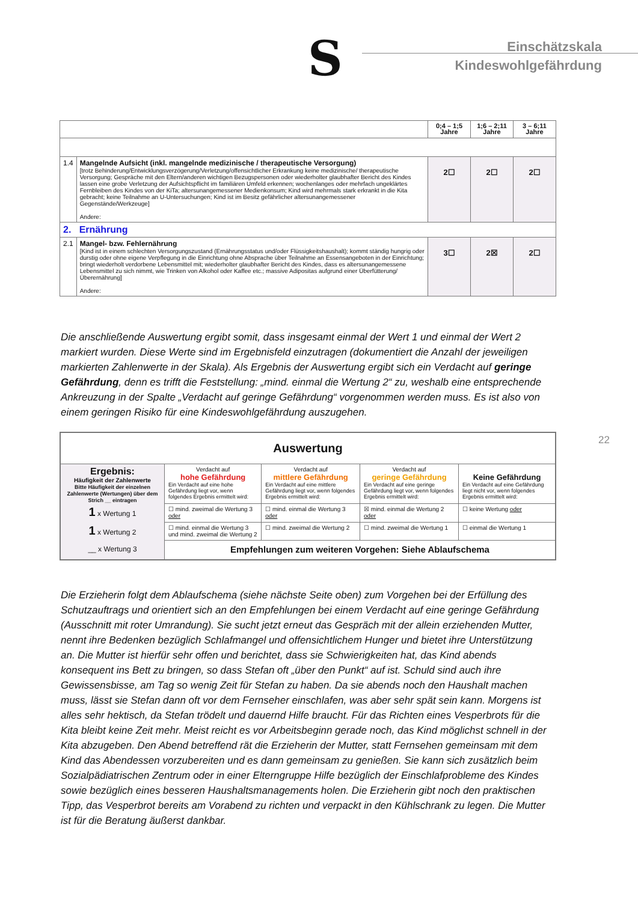S
Einschätzskala
Kindeswohlgefährdung
| | | 0;4 – 1;5 Jahre | 1;6 – 2;11 Jahre | 3 – 6;11 Jahre |
| 1.4 | Mangelnde Aufsicht (inkl. mangelnde medizinische / therapeutische Versorgung) [trotz Behinderung/Entwicklungsverzögerung/Verletzung/offensichtlicher Erkrankung keine medizinische/ therapeutische Versorgung; Gespräche mit den Eltern/anderen wichtigen Bezugspersonen oder wiederholter glaubhafter Bericht des Kindes lassen eine grobe Verletzung der Aufsichtspflicht im familiären Umfeld erkennen; wochenlanges oder mehrfach ungeklärtes Fernbleiben des Kindes von der KiTa; altersunangemessener Medienkonsum; Kind wird mehrmals stark erkrankt in die Kita gebracht; keine Teilnahme an U-Untersuchungen; Kind ist im Besitz gefährlicher altersunangemessener Gegenstände/Werkzeuge] Andere: | 2☐ | 2☐ | 2☐ |
| 2. Ernährung | | | | |
| 2.1 | Mangel- bzw. Fehlernährung [Kind ist in einem schlechten Versorgungszustand (Ernährungsstatus und/oder Flüssigkeitshaushalt); kommt ständig hungrig oder durstig oder ohne eigene Verpflegung in die Einrichtung ohne Absprache über Teilnahme an Essensangeboten in der Einrichtung; bringt wiederholt verdorbene Lebensmittel mit; wiederholter glaubhafter Bericht des Kindes, dass es altersunangemessene Lebensmittel zu sich nimmt, wie Trinken von Alkohol oder Kaffee etc.; massive Adipositas aufgrund einer Überfütterung/Überernährung] Andere: | 3☐ | 2☒ | 2☐ |
Die anschließende Auswertung ergibt somit, dass insgesamt einmal der Wert 1 und einmal der Wert 2 markiert wurden. Diese Werte sind im Ergebnisfeld einzutragen (dokumentiert die Anzahl der jeweiligen markierten Zahlenwerte in der Skala). Als Ergebnis der Auswertung ergibt sich ein Verdacht auf geringe Gefährdung, denn es trifft die Feststellung: „mind. einmal die Wertung 2“ zu, weshalb eine entsprechende Ankreuzung in der Spalte „Verdacht auf geringe Gefährdung“ vorgenommen werden muss. Es ist also von einem geringen Risiko für eine Kindeswohlgefährdung auszugehen.
22
| Auswertung | | | | |
| Ergebnis: Häufigkeit der Zahlenwerte Bitte Häufigkeit der einzelnen Zahlenwerte (Wertungen) über dem Strich __ eintragen 1 x Wertung 1 1 x Wertung 2 __ x Wertung 3 | Verdacht auf hohe Gefährdung Ein Verdacht auf eine hohe Gefährdung liegt vor, wenn folgendes Ergebnis ermittelt wird: | Verdacht auf mittlere Gefährdung Ein Verdacht auf eine mittlere Gefährdung liegt vor, wenn folgendes Ergebnis ermittelt wird: | Verdacht auf geringe Gefährdung Ein Verdacht auf eine geringe Gefährdung liegt vor, wenn folgendes Ergebnis ermittelt wird: | Keine Gefährdung Ein Verdacht auf eine Gefährdung liegt nicht vor, wenn folgendes Ergebnis ermittelt wird: |
| | ☐ mind. zweimal die Wertung 3 oder | ☐ mind. einmal die Wertung 3 oder | ☒ mind. einmal die Wertung 2 oder | ☐ keine Wertung oder |
| | ☐ mind. einmal die Wertung 3 und mind. zweimal die Wertung 2 | ☐ mind. zweimal die Wertung 2 | ☐ mind. zweimal die Wertung 1 | ☐ einmal die Wertung 1 |
| | Empfehlungen zum weiteren Vorgehen: Siehe Ablaufschema | | | |
Die Erzieherin folgt dem Ablaufschema (siehe nächste Seite oben) zum Vorgehen bei der Erfüllung des Schutzauftrags und orientiert sich an den Empfehlungen bei einem Verdacht auf eine geringe Gefährdung (Ausschnitt mit roter Umrandung). Sie sucht jetzt erneut das Gespräch mit der allein erziehenden Mutter, nennt ihre Bedenken bezüglich Schlafmangel und offensichtlichem Hunger und bietet ihre Unterstützung an. Die Mutter ist hierfür sehr offen und berichtet, dass sie Schwierigkeiten hat, das Kind abends konsequent ins Bett zu bringen, so dass Stefan oft „über den Punkt“ auf ist. Schuld sind auch ihre Gewissensbisse, am Tag so wenig Zeit für Stefan zu haben. Da sie abends noch den Haushalt machen muss, lässt sie Stefan dann oft vor dem Fernseher einschlafen, was aber sehr spät sein kann. Morgens ist alles sehr hektisch, da Stefan trödelt und dauernd Hilfe braucht. Für das Richten eines Vesperbrots für die Kita bleibt keine Zeit mehr. Meist reicht es vor Arbeitsbeginn gerade noch, das Kind möglichst schnell in der Kita abzugeben. Den Abend betreffend rät die Erzieherin der Mutter, statt Fernsehen gemeinsam mit dem Kind das Abendessen vorzubereiten und es dann gemeinsam zu genießen. Sie kann sich zusätzlich beim Sozialpädiatrischen Zentrum oder in einer Elterngruppe Hilfe bezüglich der Einschlafprobleme des Kindes sowie bezüglich eines besseren Haushaltsmanagements holen. Die Erzieherin gibt noch den praktischen Tipp, das Vesperbrot bereits am Vorabend zu richten und verpackt in den Kühlschrank zu legen. Die Mutter ist für die Beratung äußerst dankbar.